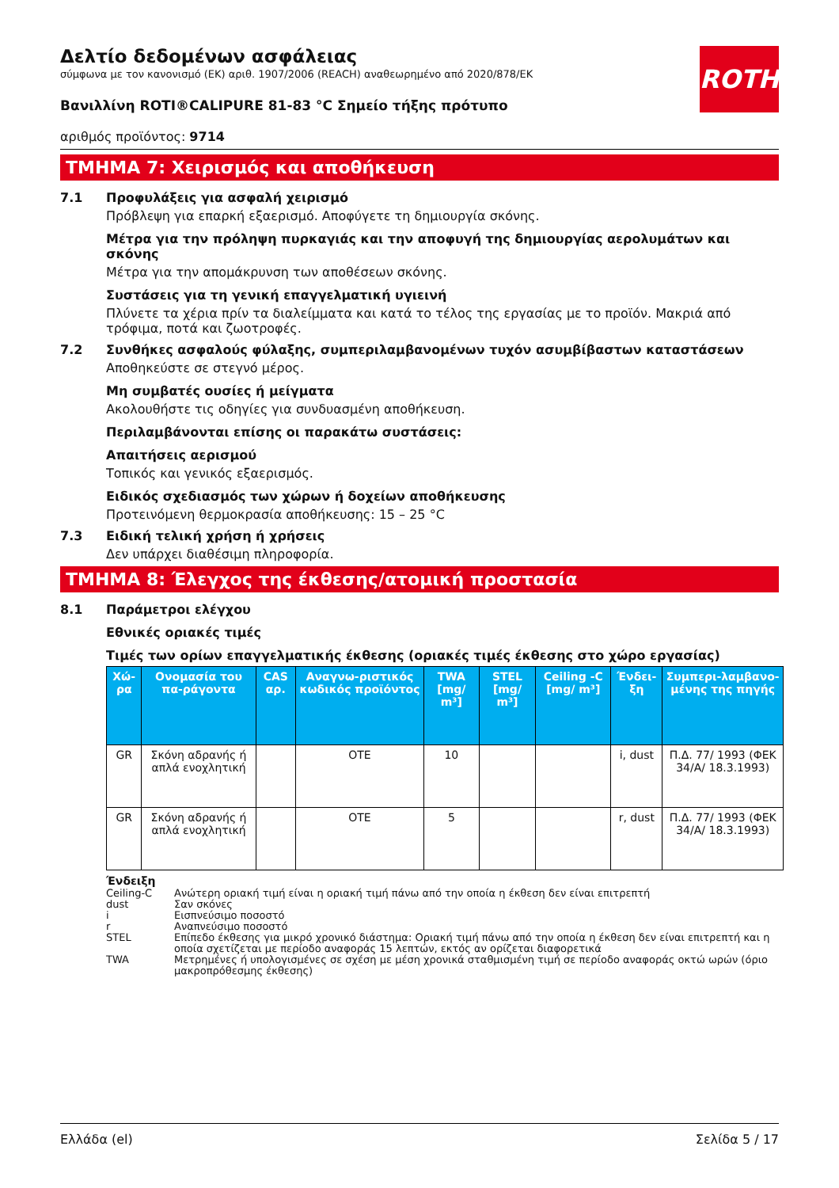ROTH
Δελτίο δεδομένων ασφάλειας
σύμφωνα με τον κανονισμό (ΕΚ) αριθ. 1907/2006 (REACH) αναθεωρημένο από 2020/878/ΕΚ
Βανιλλίνη ROTI®CALIPURE 81-83 °C Σημείο τήξης πρότυπο
αριθμός προϊόντος: 9714
ΤΜΗΜΑ 7: Χειρισμός και αποθήκευση
7.1 Προφυλάξεις για ασφαλή χειρισμό
Πρόβλεψη για επαρκή εξαερισμό. Αποφύγετε τη δημιουργία σκόνης.
Μέτρα για την πρόληψη πυρκαγιάς και την αποφυγή της δημιουργίας αερολυμάτων και σκόνης
Μέτρα για την απομάκρυνση των αποθέσεων σκόνης.
Συστάσεις για τη γενική επαγγελματική υγιεινή
Πλύνετε τα χέρια πρίν τα διαλείμματα και κατά το τέλος της εργασίας με το προϊόν. Μακριά από τρόφιμα, ποτά και ζωοτροφές.
7.2 Συνθήκες ασφαλούς φύλαξης, συμπεριλαμβανομένων τυχόν ασυμβίβαστων καταστάσεων
Αποθηκεύστε σε στεγνό μέρος.
Μη συμβατές ουσίες ή μείγματα
Ακολουθήστε τις οδηγίες για συνδυασμένη αποθήκευση.
Περιλαμβάνονται επίσης οι παρακάτω συστάσεις:
Απαιτήσεις αερισμού
Τοπικός και γενικός εξαερισμός.
Ειδικός σχεδιασμός των χώρων ή δοχείων αποθήκευσης
Προτεινόμενη θερμοκρασία αποθήκευσης: 15 – 25 °C
7.3 Ειδική τελική χρήση ή χρήσεις
Δεν υπάρχει διαθέσιμη πληροφορία.
ΤΜΗΜΑ 8: Έλεγχος της έκθεσης/ατομική προστασία
8.1 Παράμετροι ελέγχου
Εθνικές οριακές τιμές
Τιμές των ορίων επαγγελματικής έκθεσης (οριακές τιμές έκθεσης στο χώρο εργασίας)
| Χώ-ρα | Ονομασία του πα-ράγοντα | CAS αρ. | Αναγνω-ριστικός κωδικός προϊόντος | TWA [mg/ m³] | STEL [mg/ m³] | Ceiling -C [mg/ m³] | Ένδει-ξη | Συμπερι-λαμβανο-μένης της πηγής |
| --- | --- | --- | --- | --- | --- | --- | --- | --- |
| GR | Σκόνη αδρανής ή απλά ενοχλητική | | OTE | 10 | | | i, dust | Π.Δ. 77/ 1993 (ΦΕΚ 34/Α/ 18.3.1993) |
| GR | Σκόνη αδρανής ή απλά ενοχλητική | | OTE | 5 | | | r, dust | Π.Δ. 77/ 1993 (ΦΕΚ 34/Α/ 18.3.1993) |
Ένδειξη
Ceiling-C Ανώτερη οριακή τιμή είναι η οριακή τιμή πάνω από την οποία η έκθεση δεν είναι επιτρεπτή
dust Σαν σκόνες
i Εισπνεύσιμο ποσοστό
r Αναπνεύσιμο ποσοστό
STEL Επίπεδο έκθεσης για μικρό χρονικό διάστημα: Οριακή τιμή πάνω από την οποία η έκθεση δεν είναι επιτρεπτή και η οποία σχετίζεται με περίοδο αναφοράς 15 λεπτών, εκτός αν ορίζεται διαφορετικά
TWA Μετρημένες ή υπολογισμένες σε σχέση με μέση χρονικά σταθμισμένη τιμή σε περίοδο αναφοράς οκτώ ωρών (όριο μακροπρόθεσμης έκθεσης)
Ελλάδα (el) Σελίδα 5 / 17